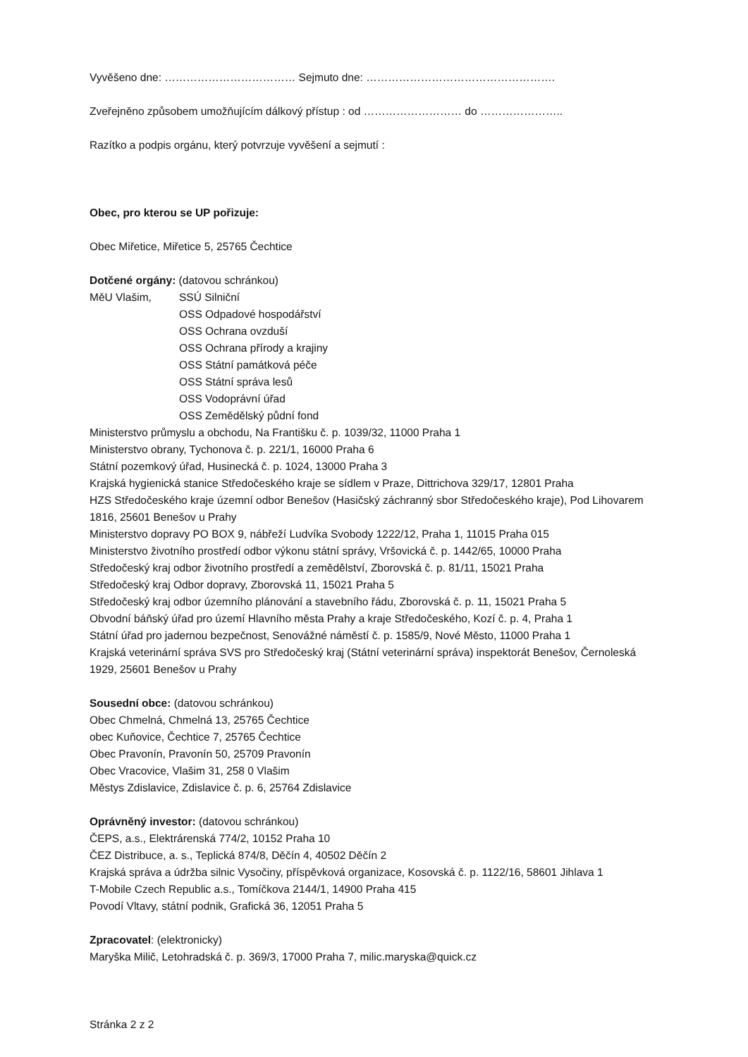Vyvěšeno dne: ……………………………… Sejmuto dne: …………………………………………….
Zveřejněno způsobem umožňujícím dálkový přístup : od ……………………… do …………………..
Razítko a podpis orgánu, který potvrzuje vyvěšení a sejmutí :
Obec, pro kterou se UP pořizuje:
Obec Miřetice, Miřetice 5, 25765 Čechtice
Dotčené orgány: (datovou schránkou)
MěU Vlašim, SSÚ Silniční
OSS Odpadové hospodářství
OSS Ochrana ovzduší
OSS Ochrana přírody a krajiny
OSS Státní památková péče
OSS Státní správa lesů
OSS Vodoprávní úřad
OSS Zemědělský půdní fond
Ministerstvo průmyslu a obchodu, Na Františku č. p. 1039/32, 11000 Praha 1
Ministerstvo obrany, Tychonova č. p. 221/1, 16000 Praha 6
Státní pozemkový úřad, Husinecká č. p. 1024, 13000 Praha 3
Krajská hygienická stanice Středočeského kraje se sídlem v Praze, Dittrichova 329/17, 12801 Praha
HZS Středočeského kraje územní odbor Benešov (Hasičský záchranný sbor Středočeského kraje), Pod Lihovarem 1816, 25601 Benešov u Prahy
Ministerstvo dopravy PO BOX 9, nábřeží Ludvíka Svobody 1222/12, Praha 1, 11015 Praha 015
Ministerstvo životního prostředí odbor výkonu státní správy, Vršovická č. p. 1442/65, 10000 Praha
Středočeský kraj odbor životního prostředí a zemědělství, Zborovská č. p. 81/11, 15021 Praha
Středočeský kraj Odbor dopravy, Zborovská 11, 15021 Praha 5
Středočeský kraj odbor územního plánování a stavebního řádu, Zborovská č. p. 11, 15021 Praha 5
Obvodní báňský úřad pro území Hlavního města Prahy a kraje Středočeského, Kozí č. p. 4, Praha 1
Státní úřad pro jadernou bezpečnost, Senovážné náměstí č. p. 1585/9, Nové Město, 11000 Praha 1
Krajská veterinární správa SVS pro Středočeský kraj (Státní veterinární správa) inspektorát Benešov, Černoleská 1929, 25601 Benešov u Prahy
Sousední obce: (datovou schránkou)
Obec Chmelná, Chmelná 13, 25765 Čechtice
obec Kuňovice, Čechtice 7, 25765 Čechtice
Obec Pravonín, Pravonín 50, 25709 Pravonín
Obec Vracovice, Vlašim 31, 258 0 Vlašim
Městys Zdislavice, Zdislavice č. p. 6, 25764 Zdislavice
Oprávněný investor: (datovou schránkou)
ČEPS, a.s., Elektrárenská 774/2, 10152 Praha 10
ČEZ Distribuce, a. s., Teplická 874/8, Děčín 4, 40502 Děčín 2
Krajská správa a údržba silnic Vysočiny, příspěvková organizace, Kosovská č. p. 1122/16, 58601 Jihlava 1
T-Mobile Czech Republic a.s., Tomíčkova 2144/1, 14900 Praha 415
Povodí Vltavy, státní podnik, Grafická 36, 12051 Praha 5
Zpracovatel: (elektronicky)
Maryška Milič, Letohradská č. p. 369/3, 17000 Praha 7, milic.maryska@quick.cz
Stránka 2 z 2